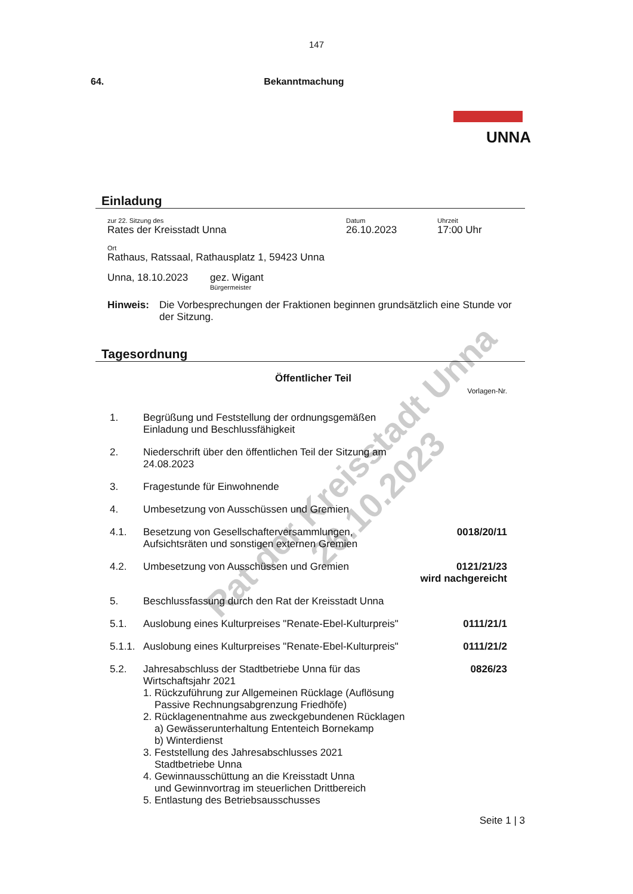147
64. Bekanntmachung
UNNA
Einladung
zur 22. Sitzung des
Rates der Kreisstadt Unna
Datum
26.10.2023
Uhrzeit
17:00 Uhr
Ort
Rathaus, Ratssaal, Rathausplatz 1, 59423 Unna
Unna, 18.10.2023 gez. Wigant
Bürgermeister
Hinweis: Die Vorbesprechungen der Fraktionen beginnen grundsätzlich eine Stunde vor der Sitzung.
Tagesordnung
Öffentlicher Teil
Vorlagen-Nr.
1. Begrüßung und Feststellung der ordnungsgemäßen
Einladung und Beschlussfähigkeit
2. Niederschrift über den öffentlichen Teil der Sitzung am
24.08.2023
3. Fragestunde für Einwohnende
4. Umbesetzung von Ausschüssen und Gremien
4.1. Besetzung von Gesellschafterversammlungen,
Aufsichtsräten und sonstigen externen Gremien 0018/20/11
4.2. Umbesetzung von Ausschüssen und Gremien 0121/21/23
wird nachgereicht
5. Beschlussfassung durch den Rat der Kreisstadt Unna
5.1. Auslobung eines Kulturpreises "Renate-Ebel-Kulturpreis" 0111/21/1
5.1.1. Auslobung eines Kulturpreises "Renate-Ebel-Kulturpreis" 0111/21/2
5.2. Jahresabschluss der Stadtbetriebe Unna für das
Wirtschaftsjahr 2021
1. Rückzuführung zur Allgemeinen Rücklage (Auflösung
Passive Rechnungsabgrenzung Friedhöfe)
2. Rücklagenentnahme aus zweckgebundenen Rücklagen
a) Gewässerunterhaltung Ententeich Bornekamp
b) Winterdienst
3. Feststellung des Jahresabschlusses 2021
Stadtbetriebe Unna
4. Gewinnausschüttung an die Kreisstadt Unna
und Gewinnvortrag im steuerlichen Drittbereich
5. Entlastung des Betriebsausschusses 0826/23
Seite 1 | 3
Rat der Kreisstadt Unna
26.10.2023